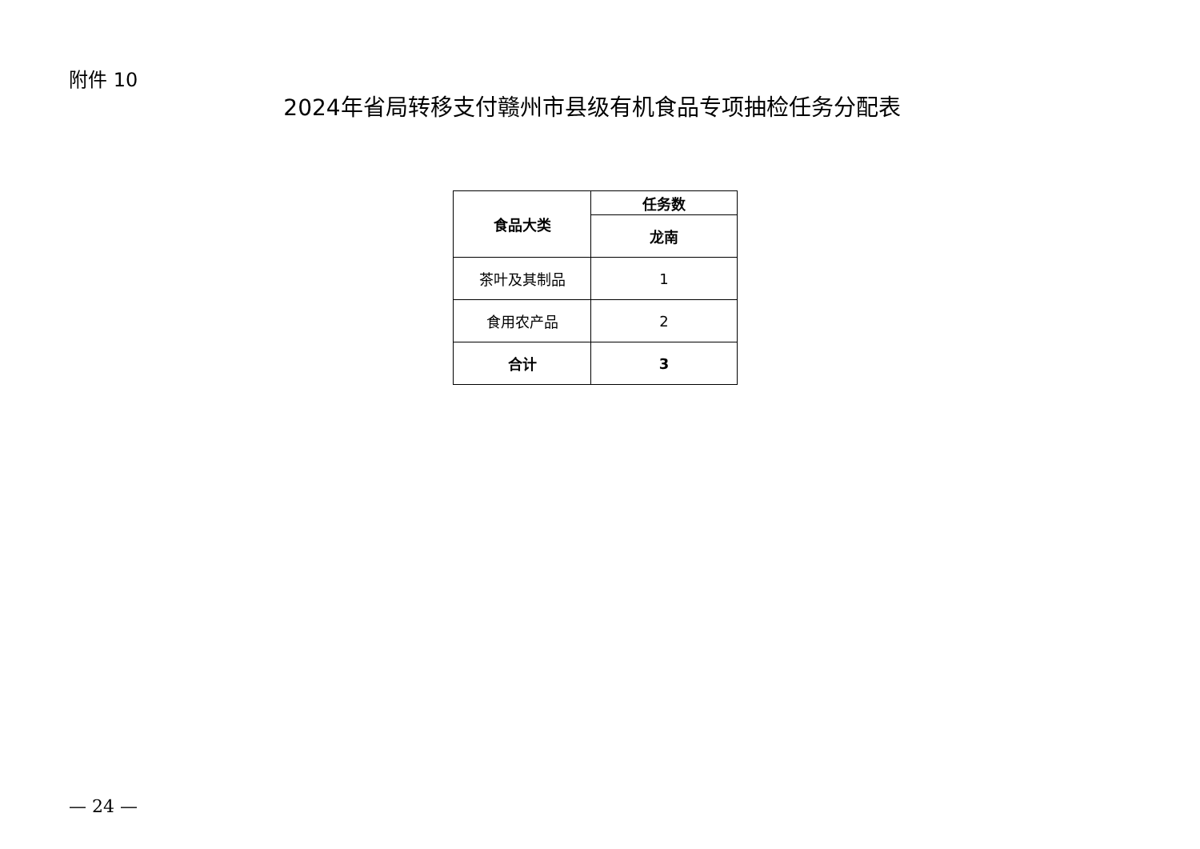附件 10
2024年省局转移支付赣州市县级有机食品专项抽检任务分配表
| 食品大类 | 任务数 |
| --- | --- |
| | 龙南 |
| 茶叶及其制品 | 1 |
| 食用农产品 | 2 |
| 合计 | 3 |
— 24 —